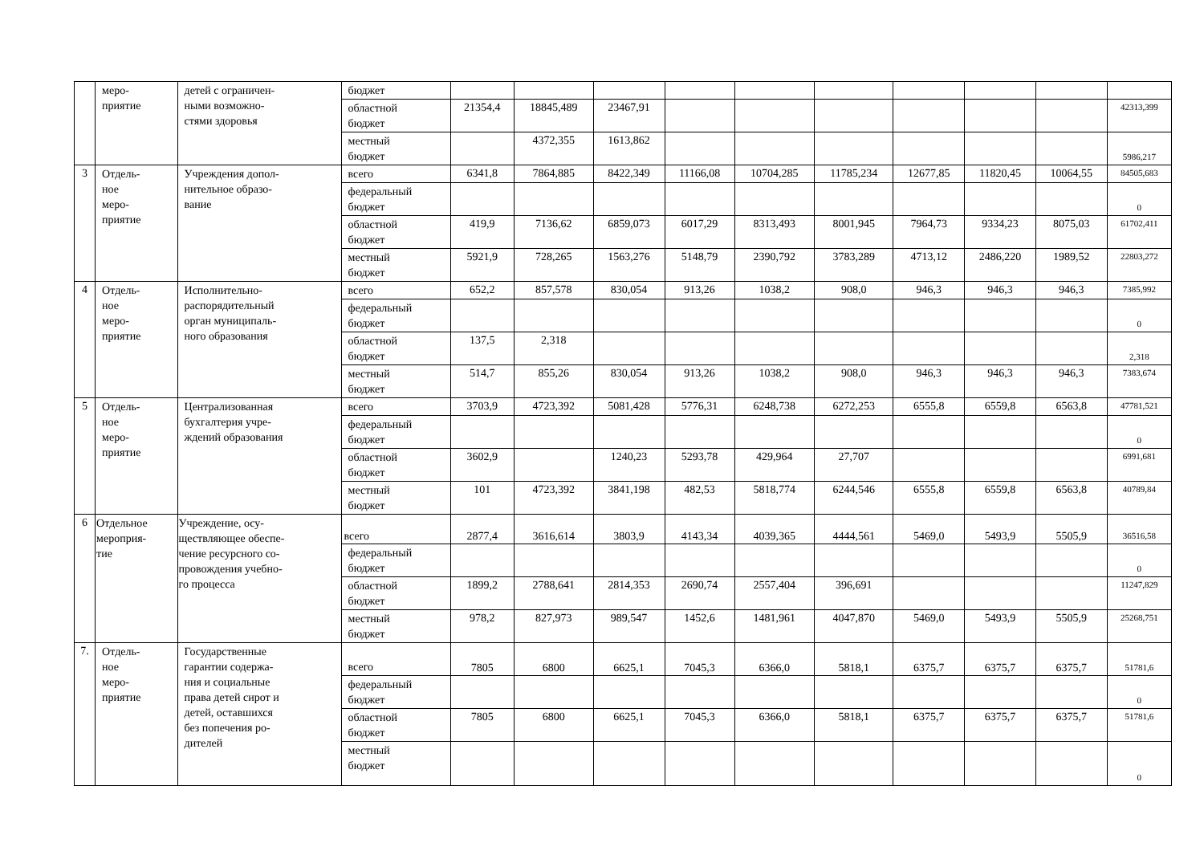| | меро- приятие | детей с ограничен- ными возможно- стями здоровья | бюджет | | | | | | | | | | |
| | | | областной бюджет | 21354,4 | 18845,489 | 23467,91 | | | | | | | 42313,399 |
| | | | местный бюджет | | 4372,355 | 1613,862 | | | | | | | 5986,217 |
| 3 | Отдель- ное меро- приятие | Учреждения допол- нительное образо- вание | всего | 6341,8 | 7864,885 | 8422,349 | 11166,08 | 10704,285 | 11785,234 | 12677,85 | 11820,45 | 10064,55 | 84505,683 |
| | | | федеральный бюджет | | | | | | | | | | 0 |
| | | | областной бюджет | 419,9 | 7136,62 | 6859,073 | 6017,29 | 8313,493 | 8001,945 | 7964,73 | 9334,23 | 8075,03 | 61702,411 |
| | | | местный бюджет | 5921,9 | 728,265 | 1563,276 | 5148,79 | 2390,792 | 3783,289 | 4713,12 | 2486,220 | 1989,52 | 22803,272 |
| 4 | Отдель- ное меро- приятие | Исполнительно- распорядительный орган муниципаль- ного образования | всего | 652,2 | 857,578 | 830,054 | 913,26 | 1038,2 | 908,0 | 946,3 | 946,3 | 946,3 | 7385,992 |
| | | | федеральный бюджет | | | | | | | | | | 0 |
| | | | областной бюджет | 137,5 | 2,318 | | | | | | | | 2,318 |
| | | | местный бюджет | 514,7 | 855,26 | 830,054 | 913,26 | 1038,2 | 908,0 | 946,3 | 946,3 | 946,3 | 7383,674 |
| 5 | Отдель- ное меро- приятие | Централизованная бухгалтерия учре- ждений образования | всего | 3703,9 | 4723,392 | 5081,428 | 5776,31 | 6248,738 | 6272,253 | 6555,8 | 6559,8 | 6563,8 | 47781,521 |
| | | | федеральный бюджет | | | | | | | | | | 0 |
| | | | областной бюджет | 3602,9 | | 1240,23 | 5293,78 | 429,964 | 27,707 | | | | 6991,681 |
| | | | местный бюджет | 101 | 4723,392 | 3841,198 | 482,53 | 5818,774 | 6244,546 | 6555,8 | 6559,8 | 6563,8 | 40789,84 |
| 6 | Отдельное мероприя- тие | Учреждение, осу- ществляющее обеспе- чение ресурсного со- провождения учебно- го процесса | всего | 2877,4 | 3616,614 | 3803,9 | 4143,34 | 4039,365 | 4444,561 | 5469,0 | 5493,9 | 5505,9 | 36516,58 |
| | | | федеральный бюджет | | | | | | | | | | 0 |
| | | | областной бюджет | 1899,2 | 2788,641 | 2814,353 | 2690,74 | 2557,404 | 396,691 | | | | 11247,829 |
| | | | местный бюджет | 978,2 | 827,973 | 989,547 | 1452,6 | 1481,961 | 4047,870 | 5469,0 | 5493,9 | 5505,9 | 25268,751 |
| 7. | Отдель- ное меро- приятие | Государственные гарантии содержа- ния и социальные права детей сирот и детей, оставшихся без попечения ро- дителей | всего | 7805 | 6800 | 6625,1 | 7045,3 | 6366,0 | 5818,1 | 6375,7 | 6375,7 | 6375,7 | 51781,6 |
| | | | федеральный бюджет | | | | | | | | | | 0 |
| | | | областной бюджет | 7805 | 6800 | 6625,1 | 7045,3 | 6366,0 | 5818,1 | 6375,7 | 6375,7 | 6375,7 | 51781,6 |
| | | | местный бюджет | | | | | | | | | | 0 |